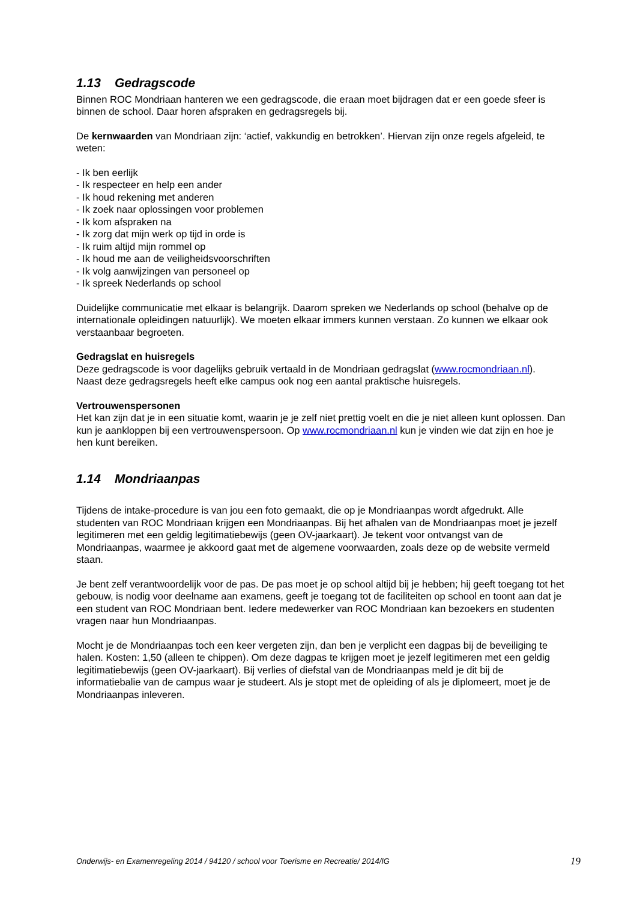1.13 Gedragscode
Binnen ROC Mondriaan hanteren we een gedragscode, die eraan moet bijdragen dat er een goede sfeer is binnen de school. Daar horen afspraken en gedragsregels bij.
De kernwaarden van Mondriaan zijn: ‘actief, vakkundig en betrokken’. Hiervan zijn onze regels afgeleid, te weten:
- Ik ben eerlijk
- Ik respecteer en help een ander
- Ik houd rekening met anderen
- Ik zoek naar oplossingen voor problemen
- Ik kom afspraken na
- Ik zorg dat mijn werk op tijd in orde is
- Ik ruim altijd mijn rommel op
- Ik houd me aan de veiligheidsvoorschriften
- Ik volg aanwijzingen van personeel op
- Ik spreek Nederlands op school
Duidelijke communicatie met elkaar is belangrijk. Daarom spreken we Nederlands op school (behalve op de internationale opleidingen natuurlijk). We moeten elkaar immers kunnen verstaan. Zo kunnen we elkaar ook verstaanbaar begroeten.
Gedragslat en huisregels
Deze gedragscode is voor dagelijks gebruik vertaald in de Mondriaan gedragslat (www.rocmondriaan.nl).
Naast deze gedragsregels heeft elke campus ook nog een aantal praktische huisregels.
Vertrouwenspersonen
Het kan zijn dat je in een situatie komt, waarin je je zelf niet prettig voelt en die je niet alleen kunt oplossen. Dan kun je aankloppen bij een vertrouwenspersoon. Op www.rocmondriaan.nl kun je vinden wie dat zijn en hoe je hen kunt bereiken.
1.14 Mondriaanpas
Tijdens de intake-procedure is van jou een foto gemaakt, die op je Mondriaanpas wordt afgedrukt. Alle studenten van ROC Mondriaan krijgen een Mondriaanpas. Bij het afhalen van de Mondriaanpas moet je jezelf legitimeren met een geldig legitimatiebewijs (geen OV-jaarkaart). Je tekent voor ontvangst van de Mondriaanpas, waarmee je akkoord gaat met de algemene voorwaarden, zoals deze op de website vermeld staan.
Je bent zelf verantwoordelijk voor de pas. De pas moet je op school altijd bij je hebben; hij geeft toegang tot het gebouw, is nodig voor deelname aan examens, geeft je toegang tot de faciliteiten op school en toont aan dat je een student van ROC Mondriaan bent. Iedere medewerker van ROC Mondriaan kan bezoekers en studenten vragen naar hun Mondriaanpas.
Mocht je de Mondriaanpas toch een keer vergeten zijn, dan ben je verplicht een dagpas bij de beveiliging te halen. Kosten: 1,50 (alleen te chippen). Om deze dagpas te krijgen moet je jezelf legitimeren met een geldig legitimatiebewijs (geen OV-jaarkaart). Bij verlies of diefstal van de Mondriaanpas meld je dit bij de informatiebalie van de campus waar je studeert. Als je stopt met de opleiding of als je diplomeert, moet je de Mondriaanpas inleveren.
Onderwijs- en Examenregeling 2014 / 94120 / school voor Toerisme en Recreatie/ 2014/IG 19